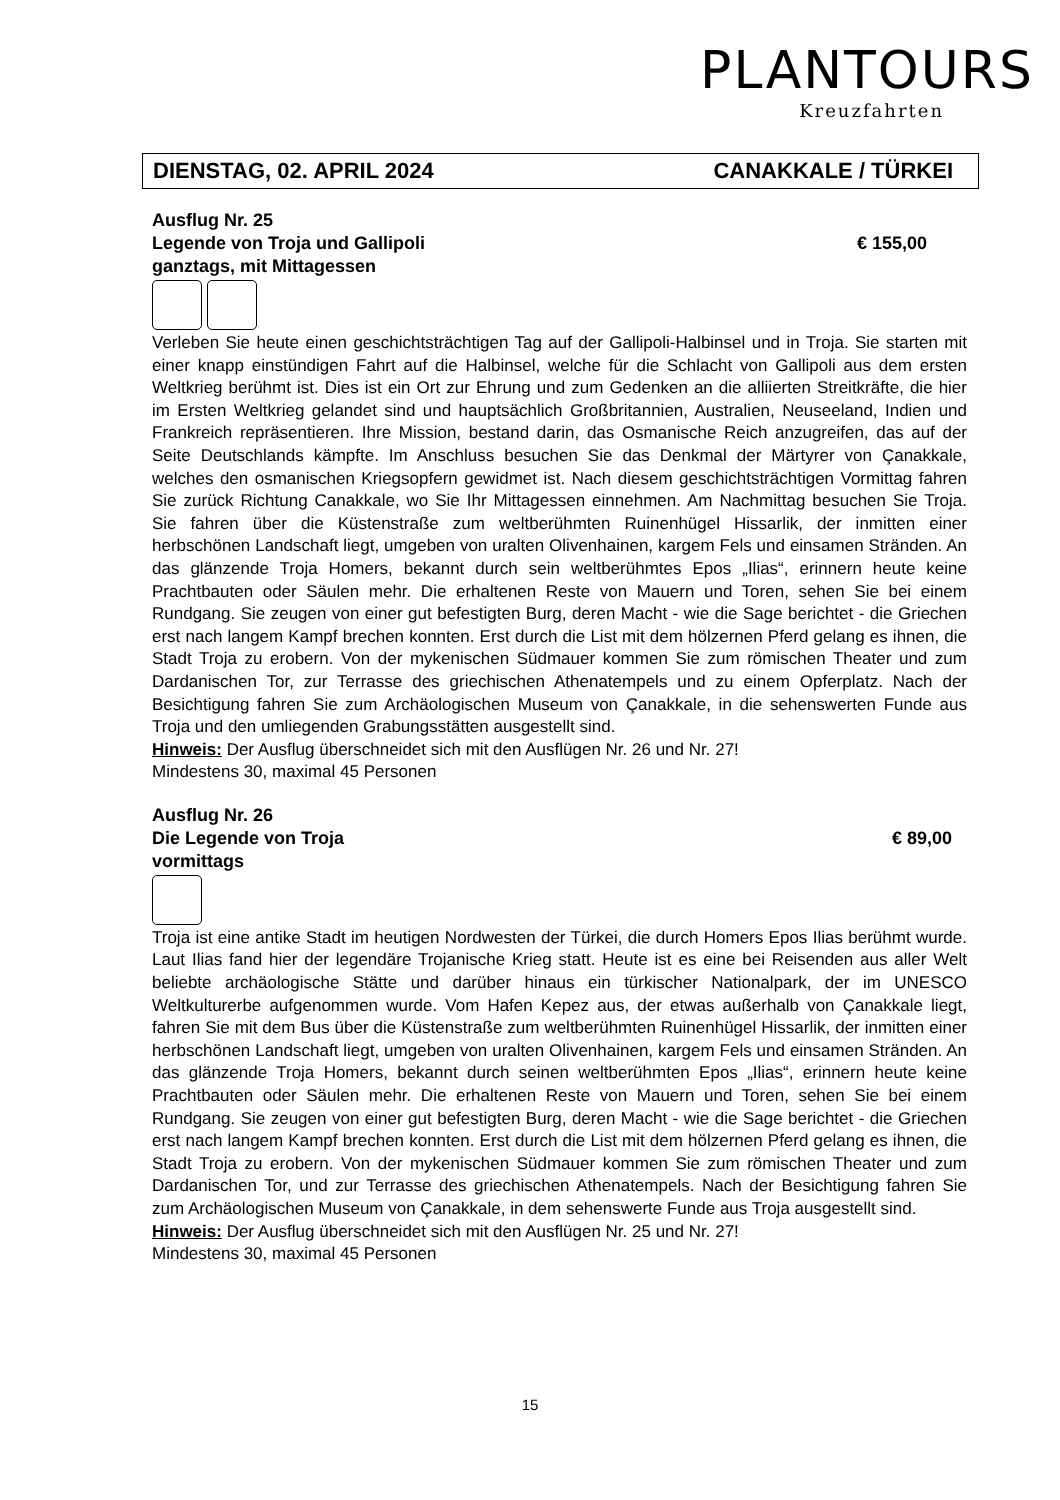PLANTOURS
Kreuzfahrten
DIENSTAG, 02. APRIL 2024 CANAKKALE / TÜRKEI
Ausflug Nr. 25
Legende von Troja und Gallipoli € 155,00
ganztags, mit Mittagessen
Verleben Sie heute einen geschichtsträchtigen Tag auf der Gallipoli-Halbinsel und in Troja. Sie starten mit einer knapp einstündigen Fahrt auf die Halbinsel, welche für die Schlacht von Gallipoli aus dem ersten Weltkrieg berühmt ist. Dies ist ein Ort zur Ehrung und zum Gedenken an die alliierten Streitkräfte, die hier im Ersten Weltkrieg gelandet sind und hauptsächlich Großbritannien, Australien, Neuseeland, Indien und Frankreich repräsentieren. Ihre Mission, bestand darin, das Osmanische Reich anzugreifen, das auf der Seite Deutschlands kämpfte. Im Anschluss besuchen Sie das Denkmal der Märtyrer von Çanakkale, welches den osmanischen Kriegsopfern gewidmet ist. Nach diesem geschichtsträchtigen Vormittag fahren Sie zurück Richtung Canakkale, wo Sie Ihr Mittagessen einnehmen. Am Nachmittag besuchen Sie Troja. Sie fahren über die Küstenstraße zum weltberühmten Ruinenhügel Hissarlik, der inmitten einer herbschönen Landschaft liegt, umgeben von uralten Olivenhainen, kargem Fels und einsamen Stränden. An das glänzende Troja Homers, bekannt durch sein weltberühmtes Epos „Ilias“, erinnern heute keine Prachtbauten oder Säulen mehr. Die erhaltenen Reste von Mauern und Toren, sehen Sie bei einem Rundgang. Sie zeugen von einer gut befestigten Burg, deren Macht - wie die Sage berichtet - die Griechen erst nach langem Kampf brechen konnten. Erst durch die List mit dem hölzernen Pferd gelang es ihnen, die Stadt Troja zu erobern. Von der mykenischen Südmauer kommen Sie zum römischen Theater und zum Dardanischen Tor, zur Terrasse des griechischen Athenatempels und zu einem Opferplatz. Nach der Besichtigung fahren Sie zum Archäologischen Museum von Çanakkale, in die sehenswerten Funde aus Troja und den umliegenden Grabungsstätten ausgestellt sind.
Hinweis: Der Ausflug überschneidet sich mit den Ausflügen Nr. 26 und Nr. 27!
Mindestens 30, maximal 45 Personen
Ausflug Nr. 26
Die Legende von Troja € 89,00
vormittags
Troja ist eine antike Stadt im heutigen Nordwesten der Türkei, die durch Homers Epos Ilias berühmt wurde. Laut Ilias fand hier der legendäre Trojanische Krieg statt. Heute ist es eine bei Reisenden aus aller Welt beliebte archäologische Stätte und darüber hinaus ein türkischer Nationalpark, der im UNESCO Weltkulturerbe aufgenommen wurde. Vom Hafen Kepez aus, der etwas außerhalb von Çanakkale liegt, fahren Sie mit dem Bus über die Küstenstraße zum weltberühmten Ruinenhügel Hissarlik, der inmitten einer herbschönen Landschaft liegt, umgeben von uralten Olivenhainen, kargem Fels und einsamen Stränden. An das glänzende Troja Homers, bekannt durch seinen weltberühmten Epos „Ilias“, erinnern heute keine Prachtbauten oder Säulen mehr. Die erhaltenen Reste von Mauern und Toren, sehen Sie bei einem Rundgang. Sie zeugen von einer gut befestigten Burg, deren Macht - wie die Sage berichtet - die Griechen erst nach langem Kampf brechen konnten. Erst durch die List mit dem hölzernen Pferd gelang es ihnen, die Stadt Troja zu erobern. Von der mykenischen Südmauer kommen Sie zum römischen Theater und zum Dardanischen Tor, und zur Terrasse des griechischen Athenatempels. Nach der Besichtigung fahren Sie zum Archäologischen Museum von Çanakkale, in dem sehenswerte Funde aus Troja ausgestellt sind.
Hinweis: Der Ausflug überschneidet sich mit den Ausflügen Nr. 25 und Nr. 27!
Mindestens 30, maximal 45 Personen
15